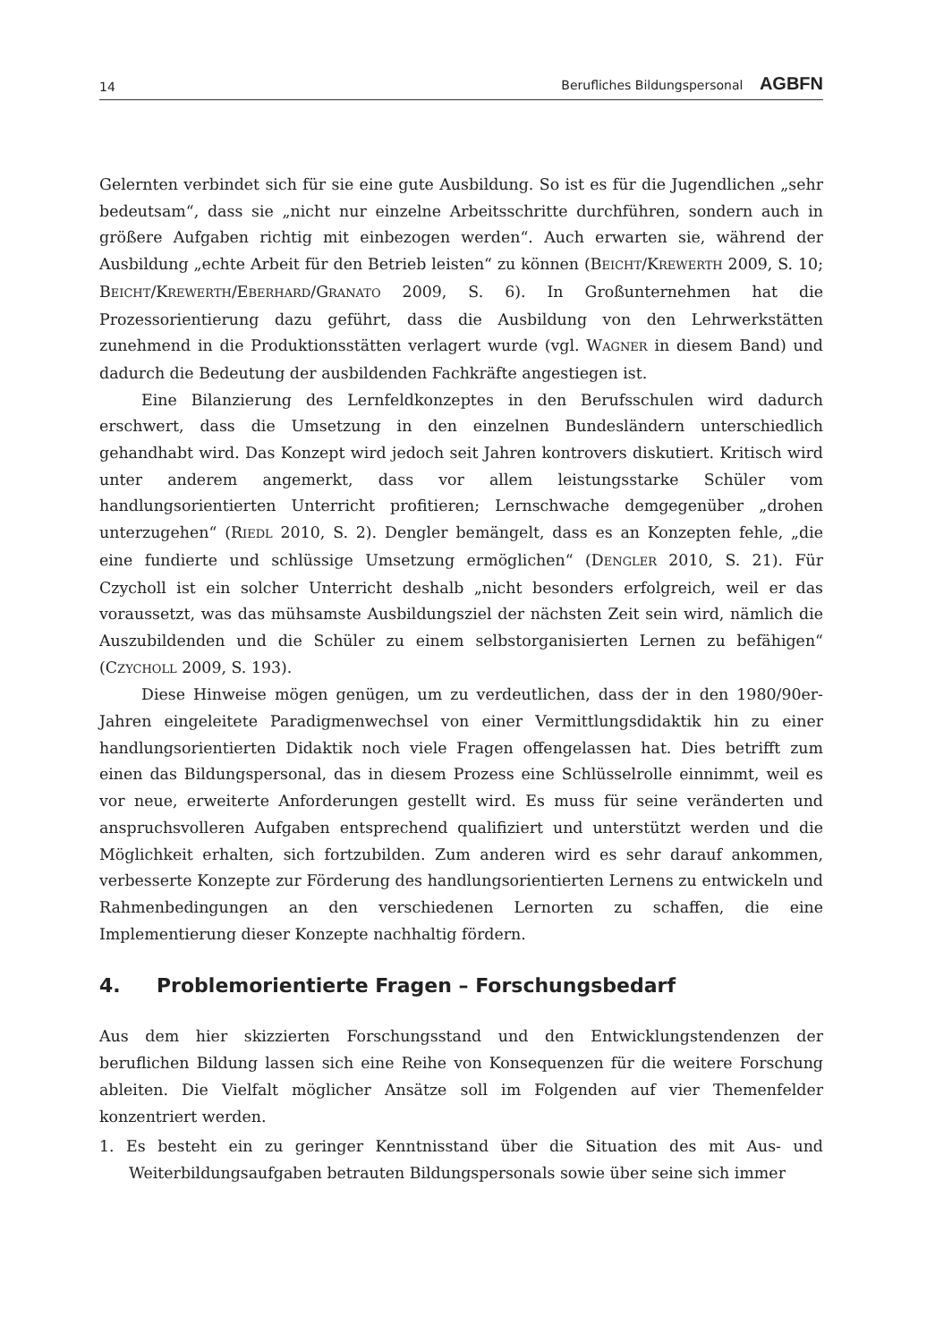14 Berufliches Bildungspersonal AGBFN
Gelernten verbindet sich für sie eine gute Ausbildung. So ist es für die Jugendlichen „sehr bedeutsam“, dass sie „nicht nur einzelne Arbeitsschritte durchführen, sondern auch in größere Aufgaben richtig mit einbezogen werden“. Auch erwarten sie, während der Ausbildung „echte Arbeit für den Betrieb leisten“ zu können (BEICHT/KREWERTH 2009, S. 10; BEICHT/KREWERTH/EBERHARD/GRANATO 2009, S. 6). In Großunternehmen hat die Prozessorientierung dazu geführt, dass die Ausbildung von den Lehrwerkstätten zunehmend in die Produktionsstätten verlagert wurde (vgl. WAGNER in diesem Band) und dadurch die Bedeutung der ausbildenden Fachkräfte angestiegen ist.
Eine Bilanzierung des Lernfeldkonzeptes in den Berufsschulen wird dadurch erschwert, dass die Umsetzung in den einzelnen Bundesländern unterschiedlich gehandhabt wird. Das Konzept wird jedoch seit Jahren kontrovers diskutiert. Kritisch wird unter anderem angemerkt, dass vor allem leistungsstarke Schüler vom handlungsorientierten Unterricht profitieren; Lernschwache demgegenüber „drohen unterzugehen“ (RIEDL 2010, S. 2). Dengler bemängelt, dass es an Konzepten fehle, „die eine fundierte und schlüssige Umsetzung ermöglichen“ (DENGLER 2010, S. 21). Für Czycholl ist ein solcher Unterricht deshalb „nicht besonders erfolgreich, weil er das voraussetzt, was das mühsamste Ausbildungsziel der nächsten Zeit sein wird, nämlich die Auszubildenden und die Schüler zu einem selbstorganisierten Lernen zu befähigen“ (CZYCHOLL 2009, S. 193).
Diese Hinweise mögen genügen, um zu verdeutlichen, dass der in den 1980/90er-Jahren eingeleitete Paradigmenwechsel von einer Vermittlungsdidaktik hin zu einer handlungsorientierten Didaktik noch viele Fragen offengelassen hat. Dies betrifft zum einen das Bildungspersonal, das in diesem Prozess eine Schlüsselrolle einnimmt, weil es vor neue, erweiterte Anforderungen gestellt wird. Es muss für seine veränderten und anspruchsvolleren Aufgaben entsprechend qualifiziert und unterstützt werden und die Möglichkeit erhalten, sich fortzubilden. Zum anderen wird es sehr darauf ankommen, verbesserte Konzepte zur Förderung des handlungsorientierten Lernens zu entwickeln und Rahmenbedingungen an den verschiedenen Lernorten zu schaffen, die eine Implementierung dieser Konzepte nachhaltig fördern.
4. Problemorientierte Fragen – Forschungsbedarf
Aus dem hier skizzierten Forschungsstand und den Entwicklungstendenzen der beruflichen Bildung lassen sich eine Reihe von Konsequenzen für die weitere Forschung ableiten. Die Vielfalt möglicher Ansätze soll im Folgenden auf vier Themenfelder konzentriert werden.
1. Es besteht ein zu geringer Kenntnisstand über die Situation des mit Aus- und Weiterbildungsaufgaben betrauten Bildungspersonals sowie über seine sich immer